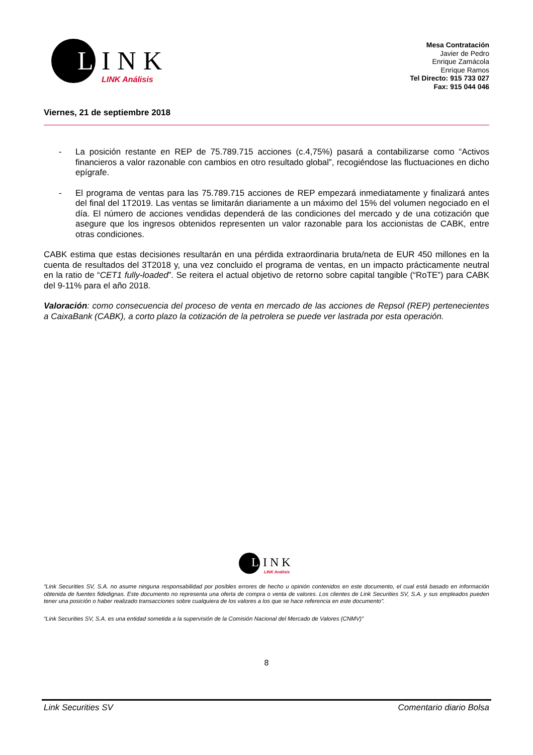L INK
LINK Análisis
Mesa Contratación
Javier de Pedro
Enrique Zamácola
Enrique Ramos
Tel Directo: 915 733 027
Fax: 915 044 046
Viernes, 21 de septiembre 2018
- La posición restante en REP de 75.789.715 acciones (c.4,75%) pasará a contabilizarse como “Activos financieros a valor razonable con cambios en otro resultado global”, recogiéndose las fluctuaciones en dicho epígrafe.
- El programa de ventas para las 75.789.715 acciones de REP empezará inmediatamente y finalizará antes del final del 1T2019. Las ventas se limitarán diariamente a un máximo del 15% del volumen negociado en el día. El número de acciones vendidas dependerá de las condiciones del mercado y de una cotización que asegure que los ingresos obtenidos representen un valor razonable para los accionistas de CABK, entre otras condiciones.
CABK estima que estas decisiones resultarán en una pérdida extraordinaria bruta/neta de EUR 450 millones en la cuenta de resultados del 3T2018 y, una vez concluido el programa de ventas, en un impacto prácticamente neutral en la ratio de “CET1 fully-loaded”. Se reitera el actual objetivo de retorno sobre capital tangible (“RoTE”) para CABK del 9-11% para el año 2018.
Valoración: como consecuencia del proceso de venta en mercado de las acciones de Repsol (REP) pertenecientes a CaixaBank (CABK), a corto plazo la cotización de la petrolera se puede ver lastrada por esta operación.
L INK
LINK Análisis
“Link Securities SV, S.A. no asume ninguna responsabilidad por posibles errores de hecho u opinión contenidos en este documento, el cual está basado en información obtenida de fuentes fidedignas. Este documento no representa una oferta de compra o venta de valores. Los clientes de Link Securities SV, S.A. y sus empleados pueden tener una posición o haber realizado transacciones sobre cualquiera de los valores a los que se hace referencia en este documento”.
“Link Securities SV, S.A. es una entidad sometida a la supervisión de la Comisión Nacional del Mercado de Valores (CNMV)”
8
Link Securities SV Comentario diario Bolsa